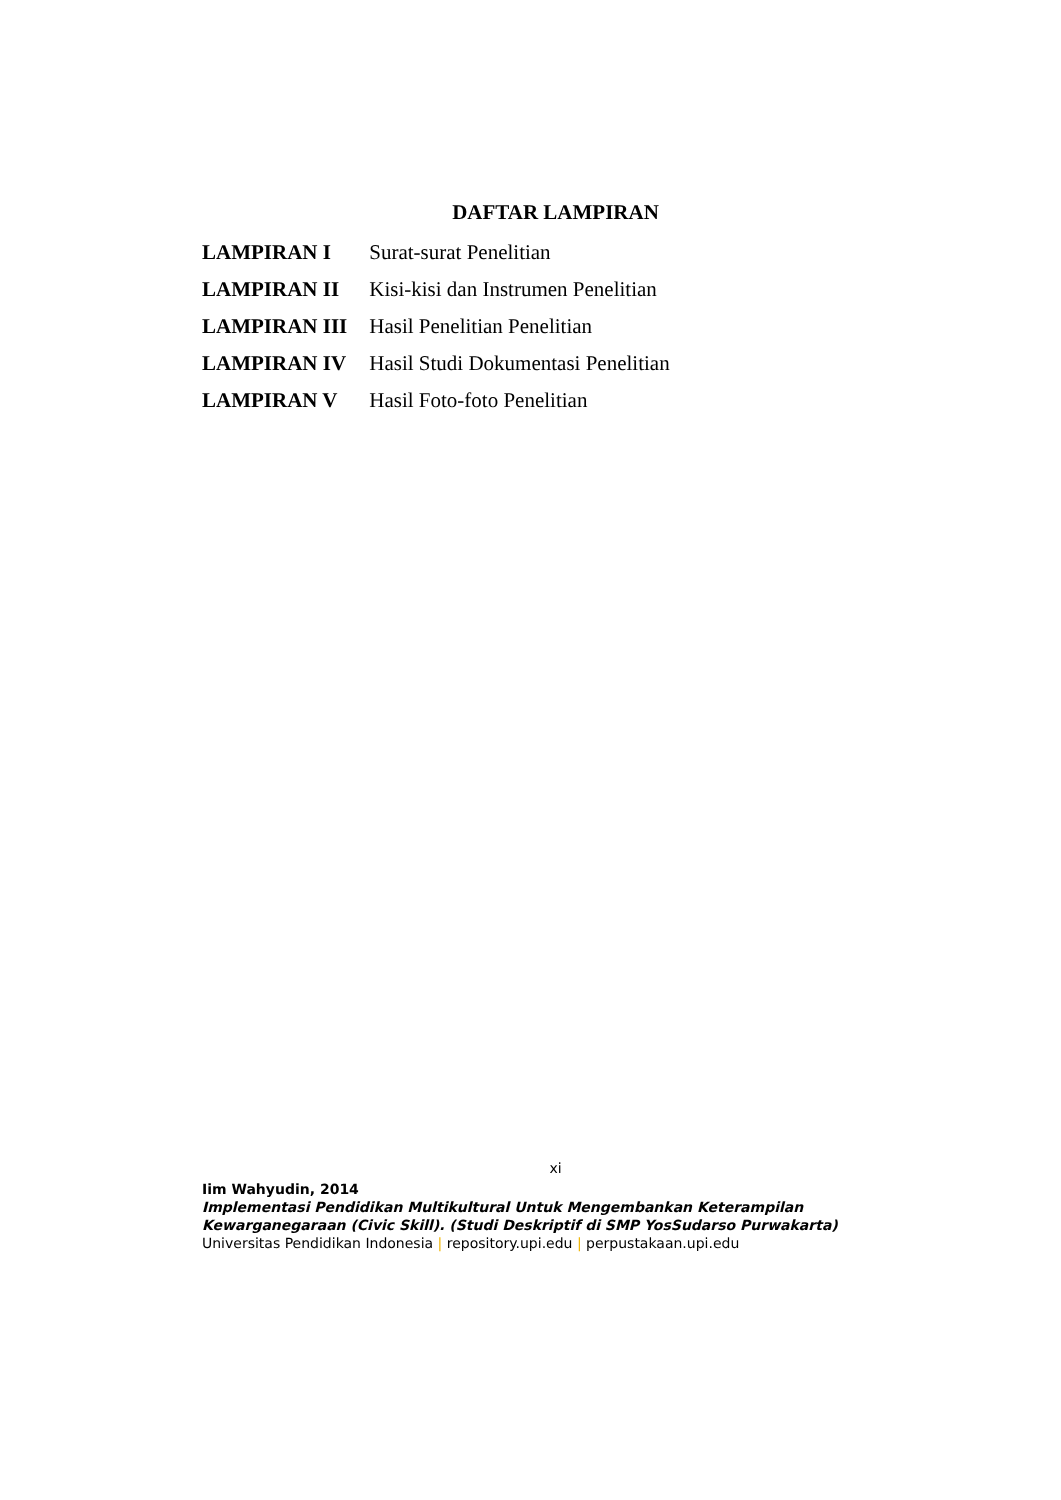DAFTAR LAMPIRAN
LAMPIRAN I Surat-surat Penelitian
LAMPIRAN II Kisi-kisi dan Instrumen Penelitian
LAMPIRAN III Hasil Penelitian Penelitian
LAMPIRAN IV Hasil Studi Dokumentasi Penelitian
LAMPIRAN V Hasil Foto-foto Penelitian
xi
Iim Wahyudin, 2014
Implementasi Pendidikan Multikultural Untuk Mengembankan Keterampilan
Kewarganegaraan (Civic Skill). (Studi Deskriptif di SMP YosSudarso Purwakarta)
Universitas Pendidikan Indonesia | repository.upi.edu | perpustakaan.upi.edu